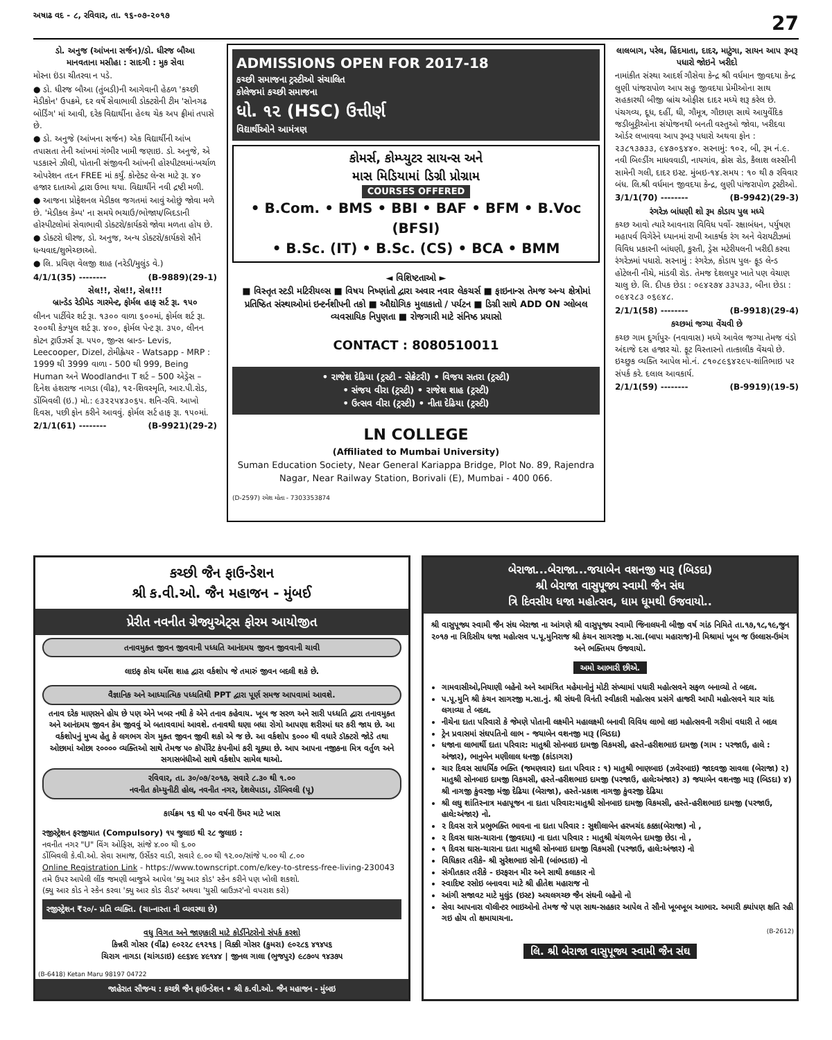અષાઢ વદ - ૮, રવિવાર, તા. ૧૬-૦૭-૨૦૧૭ 27
ડો. અનુજ (આંખના સર્જન)/ડો. ધીરજ બૌઆ
માનવતાના મસીહા : સાદગી : મુક સેવા
મોરના ઇંડા ચીતરવા ન પડે.
● ડો. ધીરજ બૌઆ (તુંબડી)ની આગેવાની હેઠળ 'કચ્છી મેડીકોન' ઉપક્રમે, દર વર્ષે સેવાભાવી ડોક્ટરોની ટીમ 'સોનગઢ બોર્ડિંગ' માં આવી, દરેક વિદ્યાર્થીના હેલ્થ ચેક અપ ફ્રીમાં તપાસે છે.
● ડો. અનુજે (આંખના સર્જન) એક વિદ્યાર્થીની આંખ તપાસતા તેની આંખમાં ગંભીર ખામી જણાઇ. ડો. અનુજે, એ પડકારને ઝીલી, પોતાની સંજીવની આંખની હોસ્પીટલમાં-ખર્ચાળ ઓપરેશન તદન FREE માં કર્યું. કોન્ટેક્ટ લેન્સ માટે રૂા. ૪૦ હજાર દાતાઓ દ્વારા ઉભા થયા. વિદ્યાર્થીને નવી દ્રષ્ટી મળી.
● આજના પ્રોફેશનલ મેડીકલ જગતમાં આવું ઓછું જોવા મળે છે. 'મેડીકલ કેમ્પ' ના સમયે ભચાઉ/ભોજાય/બિદડાની હોસ્પીટલોમાં સેવાભાવી ડોક્ટરો/કાર્યકરો જોવા મળતા હોય છે.
● ડોક્ટરો ધીરજ, ડો. અનુજ, અન્ય ડોક્ટરો/કાર્યકરો સૌને ધન્યવાદ/શુભેચ્છાઓ.
● લિ. પ્રવિણ વેલજી શાહ (નરેડી/મુલુંડ વે.)
4/1/1(35) -------- (B-9889)(29-1)
સેલ!!, સેલ!!, સેલ!!!
બ્રાન્ડેડ રેડીમેડ ગારમેન્ટ, ફોર્મલ હાફ સર્ટ રૂા. ૧૫૦
લીનન પાર્ટીવેર શર્ટ રૂા. ૧૩૦૦ વાળા ૬૦૦માં, ફોર્મલ શર્ટ રૂા. ૨૦૦થી કેઝ્યુલ શર્ટ રૂા. ૪૦૦, ફોર્મલ પેન્ટ રૂા. ૩૫૦, લીનન કોટન ટ્રાઉઝર્સ રૂા. ૫૫૦, જીન્સ બ્રાન્ડ- Levis, Leecooper, Dizel, ટોમીહ્લેયર - Watsapp - MRP : 1999 થી 3999 વાળા - 500 થી 999, Being Human અને Woodlandના T શર્ટ – 500 એડ્રેસ – દિનેશ હંશરાજ નાગડા (વીઢ), ૧૨-શિવસ્મૃતિ, આર.પી.રોડ, ડોંબિવલી (ઇ.) મો.: ૯૩૨૨૫૪૩૦૬૫. શનિ-રવિ. આખો દિવસ, પછી ફોન કરીને આવવું. ફોર્મલ સર્ટ હાફ રૂા. ૧૫૦માં.
2/1/1(61) -------- (B-9921)(29-2)
ADMISSIONS OPEN FOR 2017-18
કચ્છી સમાજના ટ્રસ્ટીઓ સંચાલિત
કોલેજમાં કચ્છી સમાજના
ધો. ૧૨ (HSC) ઉત્તીર્ણ
વિદ્યાર્થીઓને આમંત્રણ
કોમર્સ, કોમ્પ્યુટર સાયન્સ અને
માસ મિડિયામાં ડિગ્રી પ્રોગ્રામ
COURSES OFFERED
• B.Com. • BMS • BBI • BAF • BFM • B.Voc (BFSI)
• B.Sc. (IT) • B.Sc. (CS) • BCA • BMM
◄ વિશિષ્ટતાઓ ►
■ વિસ્તૃત સ્ટડી મટિરીયલ્સ ■ વિષય નિષ્ણાંતો દ્વારા અવાર નવાર લેકચર્સ ■ ફાઇનાન્સ તેમજ અન્ય ક્ષેત્રોમાં પ્રતિષ્ઠિત સંસ્થાઓમાં ઇન્ટર્નશીપની તકો ■ ઔદ્યોગિક મુલાકાતો / પર્યટન ■ ડિગ્રી સાથે ADD ON ગ્લોબલ વ્યવસાયિક નિપુણતા ■ રોજગારી માટે સંનિષ્ઠ પ્રયાસો
CONTACT : 8080510011
• રાજેશ દેઢિયા (ટ્રસ્ટી - સેક્રેટરી) • વિજય સતરા (ટ્રસ્ટી)
• સંજય વીરા (ટ્રસ્ટી) • રાજેશ શાહ (ટ્રસ્ટી)
• ઉત્સવ વીરા (ટ્રસ્ટી) • નીતા દેઢિયા (ટ્રસ્ટી)
LN COLLEGE
(Affiliated to Mumbai University)
Suman Education Society, Near General Kariappa Bridge, Plot No. 89, Rajendra Nagar, Near Railway Station, Borivali (E), Mumbai - 400 066.
(D-2597) રમેશ મોતા - 7303353874
લાલબાગ, પરેલ, હિંદમાતા, દાદર, માટુંગા, સાયન આપ રૂબરૂ પધારો જોઇને ખરીદો
નામાંકીત સંસ્થા આદર્શ ગૌસેવા કેન્દ્ર શ્રી વર્ધમાન જીવદયા કેન્દ્ર લુણી પાંજરાપોળ આપ સહુ જીવદયા પ્રેમીઓના સાથ સહકારથી બીજી બ્રાંચ ઓફીસ દાદર મધ્યે શરૂ કરેલ છે. પંચગવ્ય, દૂધ, દહીં, ઘી, ગૌમૂત્ર, ગૌછાણ સાથે આયુર્વેદિક જડીબુટ્ટીઓના સંયોજનથી બનતી વસ્તુઓ જોવા, ખરીદવા ઓર્ડર લખાવવા આપ રૂબરૂ પધારો અથવા ફોન : ૨૩૮૧૩૭૩૩, ૯૪૭૦૬૪૪૦. સરનામું: ૧૦૨, બી, રૂમ નં.૯. નવી બિલ્ડીંગ માધવવાડી, નાયગાંવ, ક્રોસ રોડ, કૈલાશ લસ્સીની સામેની ગલી, દાદર ઇસ્ટ. મુંબઇ-૧૪.સમય : ૧૦ થી ૭ રવિવાર બંધ. લિ.શ્રી વર્ધમાન જીવદયા કેન્દ્ર, લુણી પાંજરાપોળ ટ્રસ્ટીઓ.
3/1/1(70) -------- (B-9942)(29-3)
રંગરેઝ બાંધણી શો રૂમ કોડાય પુલ મધ્યે
કચ્છ આવો ત્યારે આવનારા વિવિધ પર્વો- રક્ષાબંધન, પર્યુષણ મહાપર્વ વિગેરેને ધ્યાનમાં રાખી આકર્ષક રંગ અને વેરાયટીઝમાં વિવિધ પ્રકારની બાંધણી, કુરતી, ડ્રેસ મટેરીયલની ખરીદી કરવા રંગરેઝમાં પધારો. સરનામું : રંગરેઝ, કોડાય પુલ- ફૂડ લેન્ડ હોટેલની નીચે, માંડવી રોડ. તેમજ દેશલપુર ખાતે પણ વેચાણ ચાલુ છે. લિ. દીપક છેડા : ૦૯૪૨૭૪ ૩૩૫૩૩, બીના છેડા : ૦૯૪૨૮૩ ૦૬૯૪૮.
2/1/1(58) -------- (B-9918)(29-4)
કચ્છમાં જગ્યા વેંચવી છે
કચ્છ ગામ દુર્ગાપુર- (નવાવાસ) મધ્યે આવેલ જગ્યા તેમજ વંડો અંદાજે દસ હજાર ચો. ફૂટ વિસ્તારનો તાત્કાલીક વેંચવો છે. ઇચ્છુક વ્યક્તિ આપેલ મો.નં. ૮૧૦૮૯૬૪૨૯૫-શાંતિભાઇ પર સંપર્ક કરે. દલાલ આવકાર્ય.
2/1/1(59) -------- (B-9919)(19-5)
કચ્છી જૈન ફાઉન્ડેશન
શ્રી ક.વી.ઓ. જૈન મહાજન - મુંબઈ
પ્રેરીત નવનીત ગ્રેજ્યુએટ્સ ફોરમ આયોજીત
તનાવમુક્ત જીવન જીવવાની પધ્ધતિ આનંદમય જીવન જીવવાની ચાવી
લાઇફ કોચ ધર્મેશ શાહ દ્વારા વર્કશોપ જે તમારું જીવન બદલી શકે છે.
વૈજ્ઞાનિક અને આધ્યાત્મિક પધ્ધતિથી PPT દ્વારા પૂર્ણ સમજ આપવામાં આવશે.
તનાવ દરેક માણસને હોય છે પણ એને ખબર નથી કે એને તનાવ કહેવાય. ખૂબ જ સરળ અને સારી પધ્ધતિ દ્વારા તનાવમુક્ત અને આનંદમય જીવન કેમ જીવવું એ બતાવવામાં આવશે. તનાવથી ઘણા બધા રોગો આપણા શરીરમાં ઘર કરી જાય છે. આ વર્કશોપનું મુખ્ય હેતુ કે લગભગ રોગ મુક્ત જીવન જીવી શકો એ જ છે. આ વર્કશોપ ૬૦૦૦ થી વધારે ડૉક્ટરો જોડે તથા ઓછામાં ઓછા ૨૦૦૦૦ વ્યક્તિઓ સાથે તેમજ ૫૦ કૉર્પોરેટ કંપનીમાં કરી ચૂક્યા છે. આપ આપના નજીકના મિત્ર વર્તુળ અને સગાસબંધીઓ સાથે વર્કશોપ સામેલ થાઓ.
રવિવાર, તા. ૩૦/૦૭/૨૦૧૭, સવારે ૮.૩૦ થી ૧.૦૦
નવનીત કોમ્યુનીટી હોલ, નવનીત નગર, દેશલેપાડા, ડોંબિવલી (પૂ)
કાર્યક્રમ ૧૬ થી ૫૦ વર્ષની ઉંમર માટે ખાસ
રજીસ્ટ્રેશન ફરજીયાત (Compulsory) ૧૫ જુલાઇ થી ૨૮ જુલાઇ :
નવનીત નગર "U" વિંગ ઓફિસ, સાંજે ૪.૦૦ થી ૬.૦૦
ડોંબિવલી કે.વી.ઓ. સેવા સમાજ, ઉર્સેકર વાડી, સવારે ૯.૦૦ થી ૧૨.૦૦/સાંજે ૫.૦૦ થી ૮.૦૦
Online Registration Link - https://www.townscript.com/e/key-to-stress-free-living-230043
તમે ઉપર આપેલી લીંક જમણી બાજુએ આપેલ 'ક્યુ આર કોડ' સ્કેન કરીને પણ ખોલી શકશો.
(ક્યુ આર કોડ ને સ્કેન કરવા 'ક્યુ આર કોડ રીડર' અથવા 'યુસી બ્રાઉઝર'નો વપરાશ કરો)
રજીસ્ટ્રેશન ₹૨૦/- પ્રતિ વ્યક્તિ. (ચા-નાસ્તા ની વ્યવસ્થા છે)
વધુ વિગત અને જાણકારી માટે કોર્ડીનેટરોનો સંપર્ક કરશો
કિન્નરી ગોસર (વીંઢ) ૯૦૨૨૮ ૯૧૨૧૬ | વિક્કી ગોસર (કુમરા) ૯૦૨૮૬ ૪૧૪૫૬
ચિરાગ નાગડા (ચાંગડાઇ) ૯૯૬૪૯ ૪૯૧૪૪ | જીનલ ગાલા (ભુજપુર) ૯૮૭૦૫ ૧૪૩૭૫
(B-6418) Ketan Maru 98197 04722
જાહેરાત સૌજન્ય : કચ્છી જૈન ફાઉન્ડેશન • શ્રી ક.વી.ઓ. જૈન મહાજન - મુંબઇ
બેરાજા...બેરાજા...જયાબેન વશનજી મારૂ (બિડદા)
શ્રી બેરાજા વાસુપૂજ્ય સ્વામી જૈન સંઘ
ત્રિ દિવસીય ધજા મહોત્સવ, ધામ ધૂમથી ઉજવાયો..
શ્રી વાસુપૂજ્ય સ્વામી જૈન સંઘ બેરાજા ના આંગણે શ્રી વાસુપૂજ્ય સ્વામી જિનાલયની બીજી વર્ષ ગાંઠ નિમિતે તા.૧૭,૧૮,૧૯,જુન ૨૦૧૭ ના ત્રિદિસીય ધજા મહોત્સવ પ.પૂ.મુનિરાજ શ્રી કંચન સાગરજી મ.સા.(બાપા મહારાજ)ની મિશ્રામાં ખૂબ જ ઉલ્લાસ-ઉમંગ અને ભક્તિમય ઉજવાયો.
અમો આભારી છીએ.
ગામવાસીઓ,નિયાણી બહેનો અને આમંત્રિત મહેમાનોનું મોટી સંખ્યામાં પધારી મહોત્સવને સફળ બનાવ્યો તે બદલ.
પ.પૂ.મુનિ શ્રી કંચન સાગરજી મ.સા.નું. શ્રી સંઘની વિનંતી સ્વીકારી મહોત્સવ પ્રસંગે હાજરી આપી મહોત્સવને ચાર ચાંદ લગાવ્યા તે બદલ.
નીચેના દાતા પરિવારો કે જેમણે પોતાની લક્ષ્મીને મહાલક્ષ્મી બનાવી વિવિધ લાભો લઇ મહોત્સવની ગરીમાં વધારી તે બદલ
ટ્રેન પ્રવાસમાં સંઘપતિનો લાભ - જયાબેન વશનજી મારૂ (બિડદા)
ધજાના લાભાર્થી દાતા પરિવાર: માતુશ્રી સોનબાઇ દામજી વિકમસી, હસ્તે-હરીશભાઇ દામજી (ગામ : પરજાઉ, હાલે : અંજાર), ભાનુબેન મણીલાલ ધનજી (કાંડાગરા)
ચાર દિવસ સાધર્મિક ભક્તિ (જમણવાર) દાતા પરિવાર : ૧) માતુશ્રી ભાણબાઇ (ઝવેરબાઇ) જાદવજી સાવલા (બેરાજા) ૨) માતુશ્રી સોનબાઇ દામજી વિકમસી, હસ્તે-હરીશભાઇ દામજી (પરજાઉ, હાલે:અંજાર) ૩) જયાબેન વશનજી મારૂ (બિડદા) ૪) શ્રી નાગજી કુંવરજી મંજી દેઢિયા (બેરાજા), હસ્તે-પ્રકાશ નાગજી કુંવરજી દેઢિયા
શ્રી લઘુ શાંતિસ્નાત્ર મહાપૂજન ના દાતા પરિવાર:માતુશ્રી સોનબાઇ દામજી વિકમસી, હસ્તે-હરીશભાઇ દામજી (પરજાઉ, હાલે:અંજાર) નો.
૨ દિવસ રાત્રે પ્રભુભક્તિ ભાવના ના દાતા પરિવાર : સુશીલાબેન હરખચંદ કક્કા(બેરાજા) નો ,
૨ દિવસ ઘાસ-ચારાના (જીવદયા) ના દાતા પરિવાર : માતુશ્રી ચંચળબેન દામજી છેડા નો ,
૧ દિવસ ઘાસ-ચારાના દાતા માતુશ્રી સોનબાઇ દામજી વિકમસી (પરજાઉ, હાલે:અંજાર) નો
વિધિકાર તરીકે- શ્રી સુરેશભાઇ સોની (બાંભડાઇ) નો
સંગીતકાર તરીકે - ઇરફરાન મીર અને સાથી કલાકાર નો
સ્વાદિષ્ટ રસોઇ બનાવવા માટે શ્રી હીતેશ મહારાજ નો
આંગી સજાવટ માટે મુલુંડ (ઇસ્ટ) અચલગચ્છ જૈન સંઘની બહેનો નો
સેવા આપનારા વૉલીન્ટર ભાઇઓનો તેમજ જે પણ સાથ-સહકાર આપેલ તે સૌનો ખૂબખૂબ આભાર. અમારી ક્યાંપણ ક્ષતિ રહી ગઇ હોય તો ક્ષમાયાચના.
(B-2612)
લિ. શ્રી બેરાજા વાસુપૂજ્ય સ્વામી જૈન સંઘ